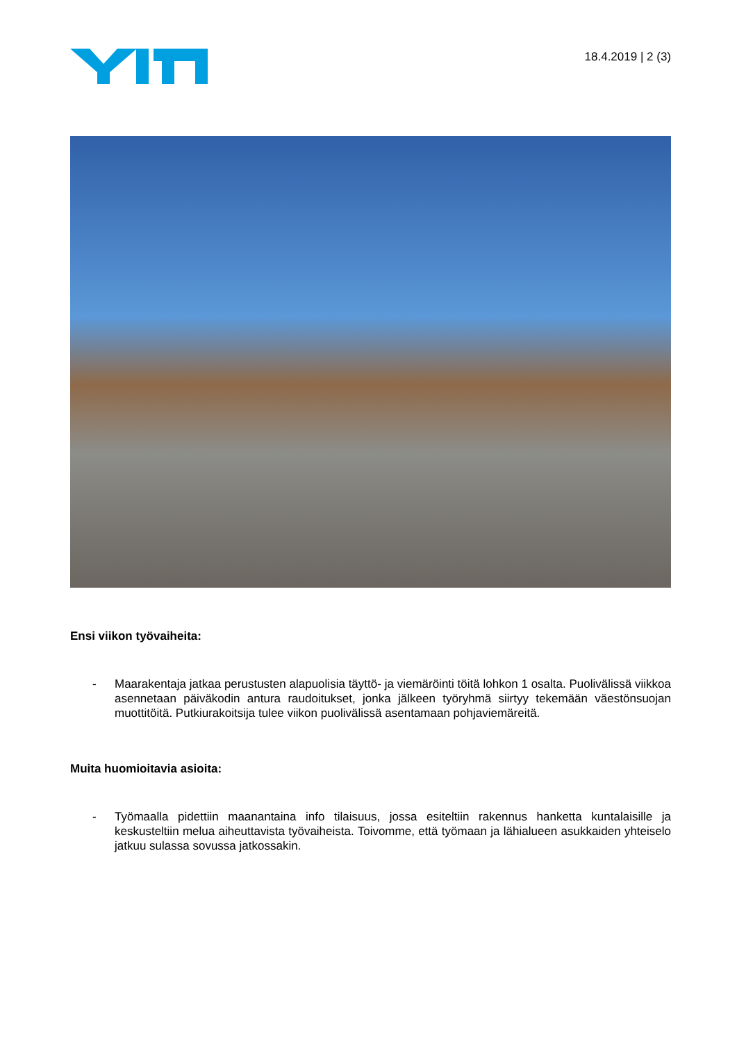18.4.2019 | 2 (3)
Ensi viikon työvaiheita:
- Maarakentaja jatkaa perustusten alapuolisia täyttö- ja viemäröinti töitä lohkon 1 osalta. Puolivälissä viikkoa asennetaan päiväkodin antura raudoitukset, jonka jälkeen työryhmä siirtyy tekemään väestönsuojan muottitöitä. Putkiurakoitsija tulee viikon puolivälissä asentamaan pohjaviemäreitä.
Muita huomioitavia asioita:
- Työmaalla pidettiin maanantaina info tilaisuus, jossa esiteltiin rakennus hanketta kuntalaisille ja keskusteltiin melua aiheuttavista työvaiheista. Toivomme, että työmaan ja lähialueen asukkaiden yhteiselo jatkuu sulassa sovussa jatkossakin.